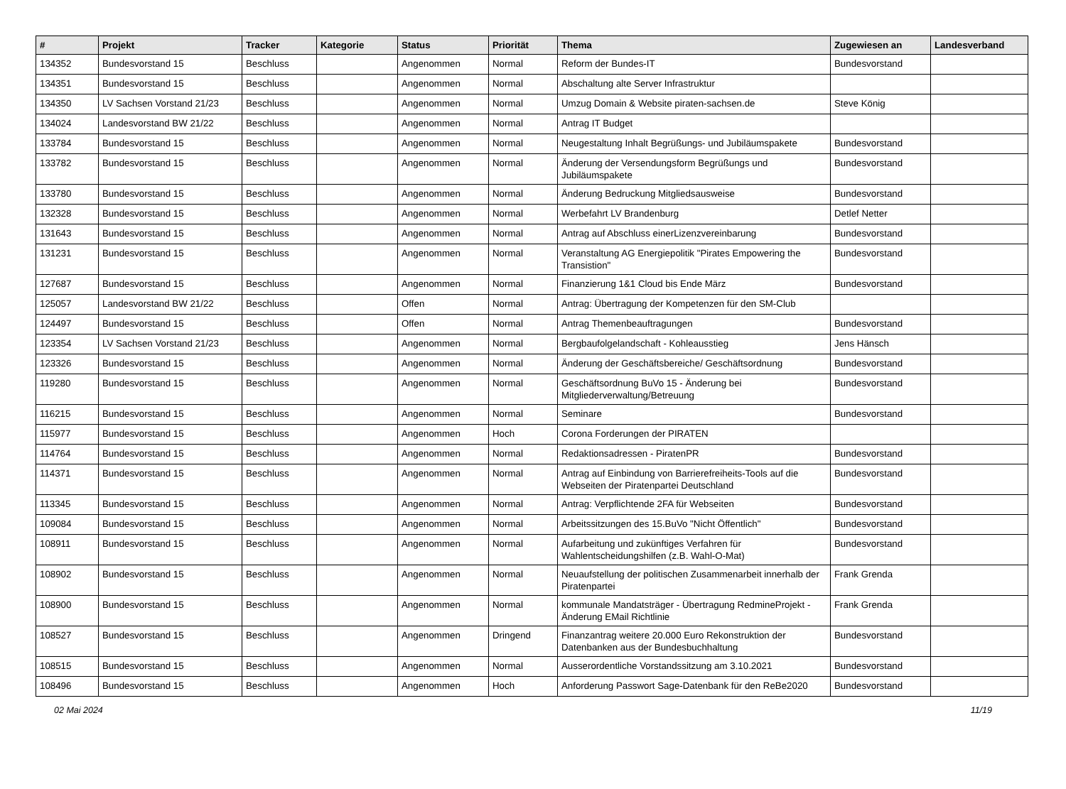| # | Projekt | Tracker | Kategorie | Status | Priorität | Thema | Zugewiesen an | Landesverband |
| --- | --- | --- | --- | --- | --- | --- | --- | --- |
| 134352 | Bundesvorstand 15 | Beschluss | | Angenommen | Normal | Reform der Bundes-IT | Bundesvorstand | |
| 134351 | Bundesvorstand 15 | Beschluss | | Angenommen | Normal | Abschaltung alte Server Infrastruktur | | |
| 134350 | LV Sachsen Vorstand 21/23 | Beschluss | | Angenommen | Normal | Umzug Domain & Website piraten-sachsen.de | Steve König | |
| 134024 | Landesvorstand BW 21/22 | Beschluss | | Angenommen | Normal | Antrag IT Budget | | |
| 133784 | Bundesvorstand 15 | Beschluss | | Angenommen | Normal | Neugestaltung Inhalt Begrüßungs- und Jubiläumspakete | Bundesvorstand | |
| 133782 | Bundesvorstand 15 | Beschluss | | Angenommen | Normal | Änderung der Versendungsform Begrüßungs und Jubiläumspakete | Bundesvorstand | |
| 133780 | Bundesvorstand 15 | Beschluss | | Angenommen | Normal | Änderung Bedruckung Mitgliedsausweise | Bundesvorstand | |
| 132328 | Bundesvorstand 15 | Beschluss | | Angenommen | Normal | Werbefahrt LV Brandenburg | Detlef Netter | |
| 131643 | Bundesvorstand 15 | Beschluss | | Angenommen | Normal | Antrag auf Abschluss einerLizenzvereinbarung | Bundesvorstand | |
| 131231 | Bundesvorstand 15 | Beschluss | | Angenommen | Normal | Veranstaltung AG Energiepolitik "Pirates Empowering the Transistion" | Bundesvorstand | |
| 127687 | Bundesvorstand 15 | Beschluss | | Angenommen | Normal | Finanzierung 1&1 Cloud bis Ende März | Bundesvorstand | |
| 125057 | Landesvorstand BW 21/22 | Beschluss | | Offen | Normal | Antrag: Übertragung der Kompetenzen für den SM-Club | | |
| 124497 | Bundesvorstand 15 | Beschluss | | Offen | Normal | Antrag Themenbeauftragungen | Bundesvorstand | |
| 123354 | LV Sachsen Vorstand 21/23 | Beschluss | | Angenommen | Normal | Bergbaufolgelandschaft - Kohleausstieg | Jens Hänsch | |
| 123326 | Bundesvorstand 15 | Beschluss | | Angenommen | Normal | Änderung der Geschäftsbereiche/ Geschäftsordnung | Bundesvorstand | |
| 119280 | Bundesvorstand 15 | Beschluss | | Angenommen | Normal | Geschäftsordnung BuVo 15 - Änderung bei Mitgliederverwaltung/Betreuung | Bundesvorstand | |
| 116215 | Bundesvorstand 15 | Beschluss | | Angenommen | Normal | Seminare | Bundesvorstand | |
| 115977 | Bundesvorstand 15 | Beschluss | | Angenommen | Hoch | Corona Forderungen der PIRATEN | | |
| 114764 | Bundesvorstand 15 | Beschluss | | Angenommen | Normal | Redaktionsadressen - PiratenPR | Bundesvorstand | |
| 114371 | Bundesvorstand 15 | Beschluss | | Angenommen | Normal | Antrag auf Einbindung von Barrierefreiheits-Tools auf die Webseiten der Piratenpartei Deutschland | Bundesvorstand | |
| 113345 | Bundesvorstand 15 | Beschluss | | Angenommen | Normal | Antrag: Verpflichtende 2FA für Webseiten | Bundesvorstand | |
| 109084 | Bundesvorstand 15 | Beschluss | | Angenommen | Normal | Arbeitssitzungen des 15.BuVo "Nicht Öffentlich" | Bundesvorstand | |
| 108911 | Bundesvorstand 15 | Beschluss | | Angenommen | Normal | Aufarbeitung und zukünftiges Verfahren für Wahlentscheidungshilfen (z.B. Wahl-O-Mat) | Bundesvorstand | |
| 108902 | Bundesvorstand 15 | Beschluss | | Angenommen | Normal | Neuaufstellung der politischen Zusammenarbeit innerhalb der Piratenpartei | Frank Grenda | |
| 108900 | Bundesvorstand 15 | Beschluss | | Angenommen | Normal | kommunale Mandatsträger - Übertragung RedmineProjekt - Änderung EMail Richtlinie | Frank Grenda | |
| 108527 | Bundesvorstand 15 | Beschluss | | Angenommen | Dringend | Finanzantrag weitere 20.000 Euro Rekonstruktion der Datenbanken aus der Bundesbuchhaltung | Bundesvorstand | |
| 108515 | Bundesvorstand 15 | Beschluss | | Angenommen | Normal | Ausserordentliche Vorstandssitzung am 3.10.2021 | Bundesvorstand | |
| 108496 | Bundesvorstand 15 | Beschluss | | Angenommen | Hoch | Anforderung Passwort Sage-Datenbank für den ReBe2020 | Bundesvorstand | |
02 Mai 2024 11/19